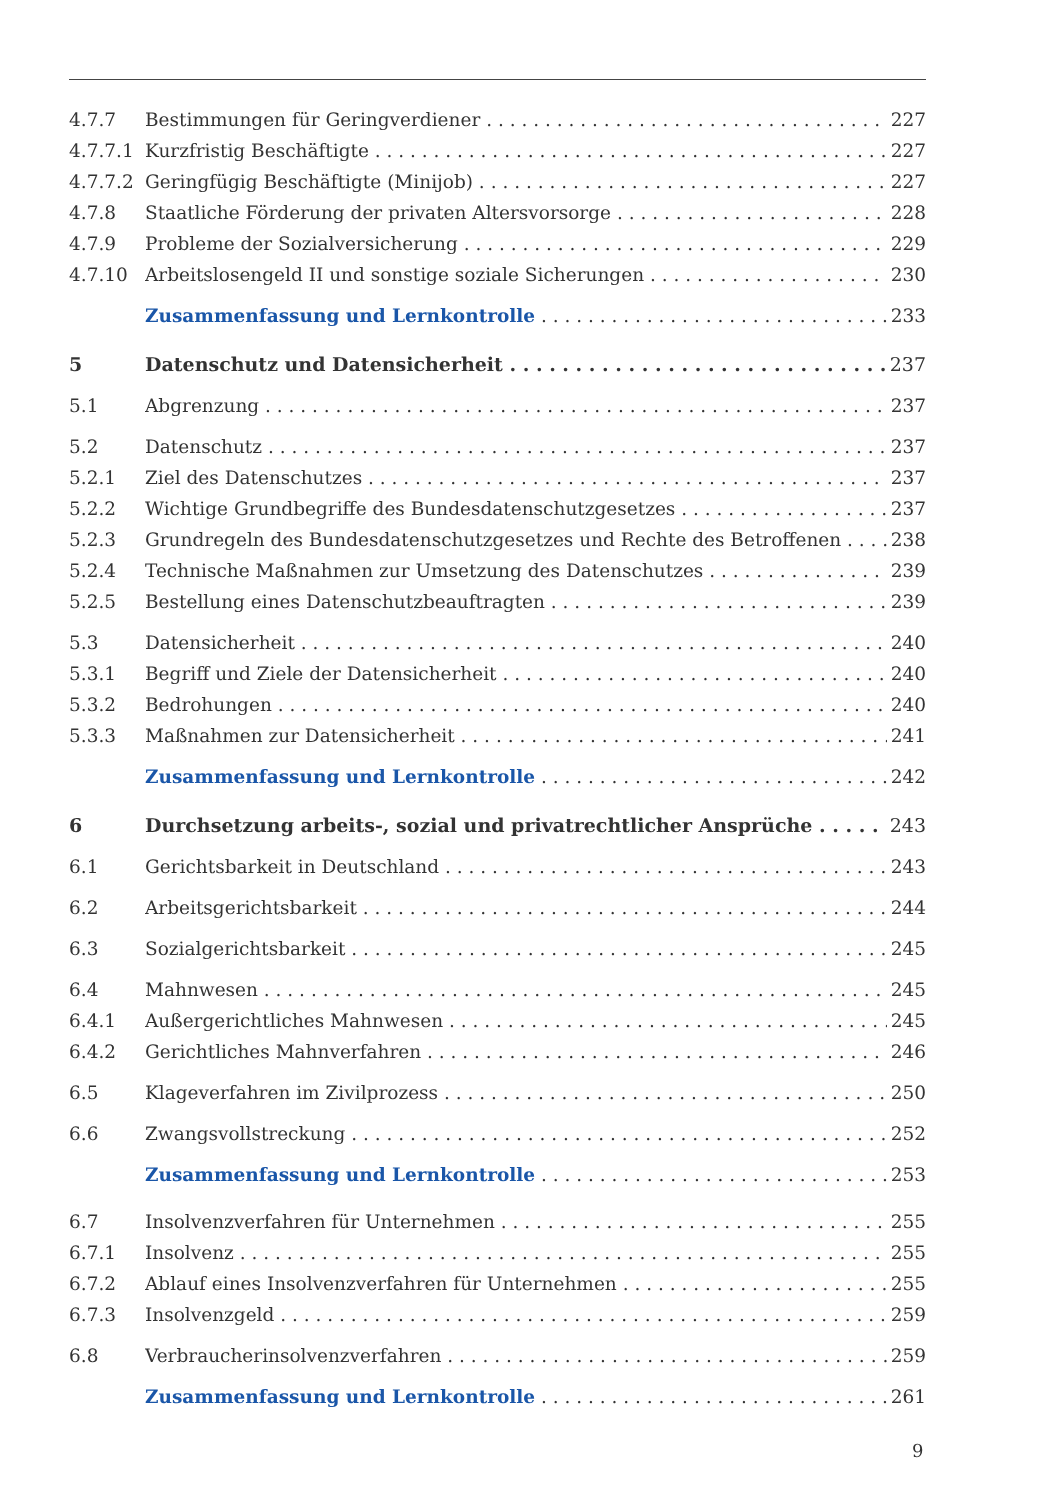4.7.7 Bestimmungen für Geringverdiener 227
4.7.7.1 Kurzfristig Beschäftigte 227
4.7.7.2 Geringfügig Beschäftigte (Minijob) 227
4.7.8 Staatliche Förderung der privaten Altersvorsorge 228
4.7.9 Probleme der Sozialversicherung 229
4.7.10 Arbeitslosengeld II und sonstige soziale Sicherungen 230
Zusammenfassung und Lernkontrolle 233
5 Datenschutz und Datensicherheit 237
5.1 Abgrenzung 237
5.2 Datenschutz 237
5.2.1 Ziel des Datenschutzes 237
5.2.2 Wichtige Grundbegriffe des Bundesdatenschutzgesetzes 237
5.2.3 Grundregeln des Bundesdatenschutzgesetzes und Rechte des Betroffenen 238
5.2.4 Technische Maßnahmen zur Umsetzung des Datenschutzes 239
5.2.5 Bestellung eines Datenschutzbeauftragten 239
5.3 Datensicherheit 240
5.3.1 Begriff und Ziele der Datensicherheit 240
5.3.2 Bedrohungen 240
5.3.3 Maßnahmen zur Datensicherheit 241
Zusammenfassung und Lernkontrolle 242
6 Durchsetzung arbeits-, sozial und privatrechtlicher Ansprüche 243
6.1 Gerichtsbarkeit in Deutschland 243
6.2 Arbeitsgerichtsbarkeit 244
6.3 Sozialgerichtsbarkeit 245
6.4 Mahnwesen 245
6.4.1 Außergerichtliches Mahnwesen 245
6.4.2 Gerichtliches Mahnverfahren 246
6.5 Klageverfahren im Zivilprozess 250
6.6 Zwangsvollstreckung 252
Zusammenfassung und Lernkontrolle 253
6.7 Insolvenzverfahren für Unternehmen 255
6.7.1 Insolvenz 255
6.7.2 Ablauf eines Insolvenzverfahren für Unternehmen 255
6.7.3 Insolvenzgeld 259
6.8 Verbraucherinsolvenzverfahren 259
Zusammenfassung und Lernkontrolle 261
9